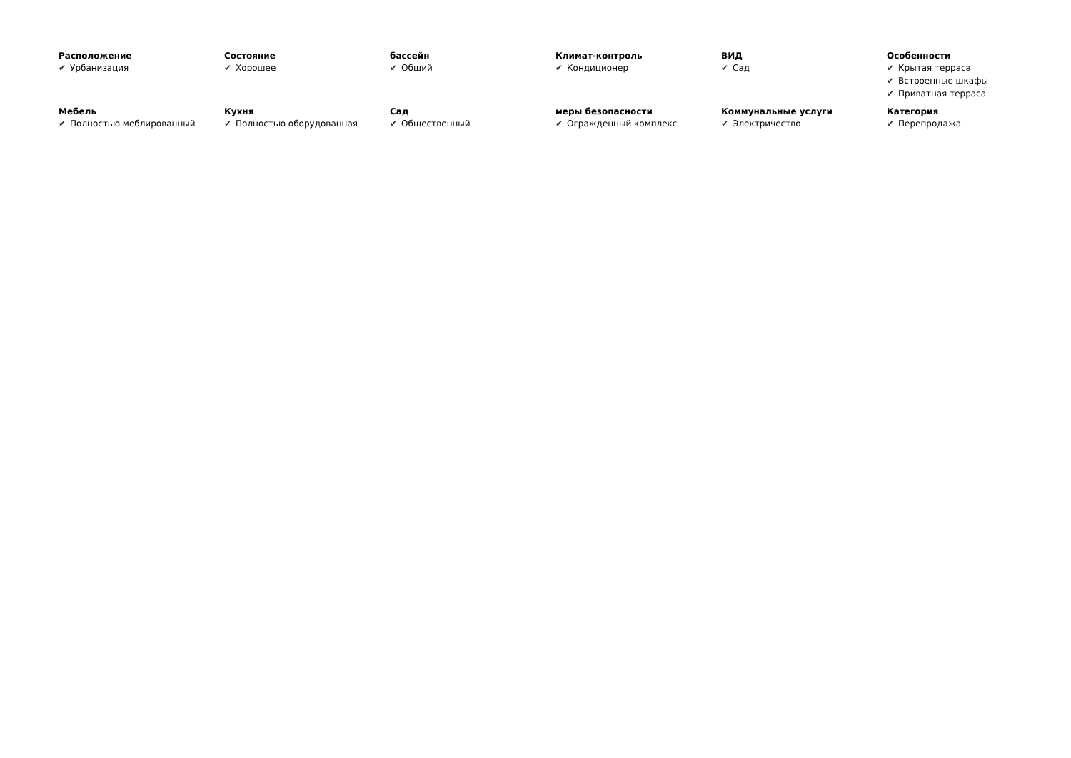Расположение
✔ Урбанизация
Состояние
✔ Хорошее
бассейн
✔ Общий
Климат-контроль
✔ Кондиционер
ВИД
✔ Сад
Особенности
✔ Крытая терраса
✔ Встроенные шкафы
✔ Приватная терраса
Мебель
✔ Полностью меблированный
Кухня
✔ Полностью оборудованная
Сад
✔ Общественный
меры безопасности
✔ Огражденный комплекс
Коммунальные услуги
✔ Электричество
Категория
✔ Перепродажа